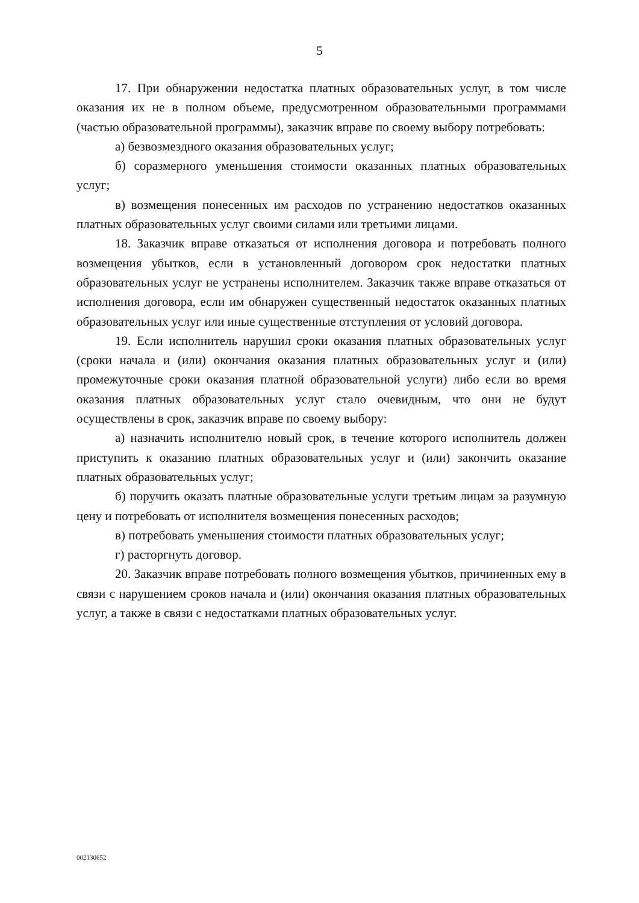5
17. При обнаружении недостатка платных образовательных услуг, в том числе оказания их не в полном объеме, предусмотренном образовательными программами (частью образовательной программы), заказчик вправе по своему выбору потребовать:
а) безвозмездного оказания образовательных услуг;
б) соразмерного уменьшения стоимости оказанных платных образовательных услуг;
в) возмещения понесенных им расходов по устранению недостатков оказанных платных образовательных услуг своими силами или третьими лицами.
18. Заказчик вправе отказаться от исполнения договора и потребовать полного возмещения убытков, если в установленный договором срок недостатки платных образовательных услуг не устранены исполнителем. Заказчик также вправе отказаться от исполнения договора, если им обнаружен существенный недостаток оказанных платных образовательных услуг или иные существенные отступления от условий договора.
19. Если исполнитель нарушил сроки оказания платных образовательных услуг (сроки начала и (или) окончания оказания платных образовательных услуг и (или) промежуточные сроки оказания платной образовательной услуги) либо если во время оказания платных образовательных услуг стало очевидным, что они не будут осуществлены в срок, заказчик вправе по своему выбору:
а) назначить исполнителю новый срок, в течение которого исполнитель должен приступить к оказанию платных образовательных услуг и (или) закончить оказание платных образовательных услуг;
б) поручить оказать платные образовательные услуги третьим лицам за разумную цену и потребовать от исполнителя возмещения понесенных расходов;
в) потребовать уменьшения стоимости платных образовательных услуг;
г) расторгнуть договор.
20. Заказчик вправе потребовать полного возмещения убытков, причиненных ему в связи с нарушением сроков начала и (или) окончания оказания платных образовательных услуг, а также в связи с недостатками платных образовательных услуг.
002130652